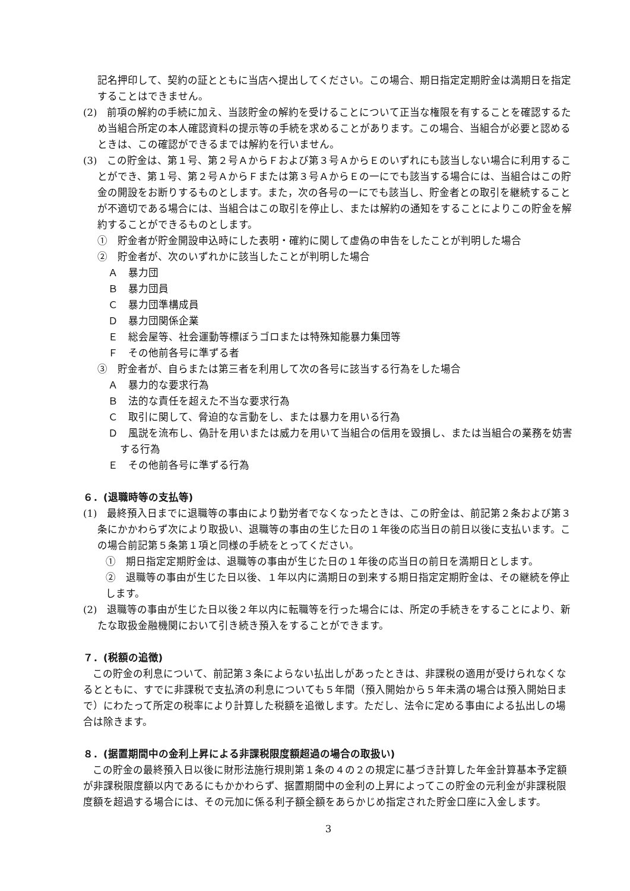記名押印して、契約の証とともに当店へ提出してください。この場合、期日指定定期貯金は満期日を指定することはできません。
(2)　前項の解約の手続に加え、当該貯金の解約を受けることについて正当な権限を有することを確認するため当組合所定の本人確認資料の提示等の手続を求めることがあります。この場合、当組合が必要と認めるときは、この確認ができるまでは解約を行いません。
(3)　この貯金は、第１号、第２号ＡからＦおよび第３号ＡからＥのいずれにも該当しない場合に利用することができ、第１号、第２号ＡからＦまたは第３号ＡからＥの一にでも該当する場合には、当組合はこの貯金の開設をお断りするものとします。また，次の各号の一にでも該当し、貯金者との取引を継続することが不適切である場合には、当組合はこの取引を停止し、または解約の通知をすることによりこの貯金を解約することができるものとします。
①　貯金者が貯金開設申込時にした表明・確約に関して虚偽の申告をしたことが判明した場合
②　貯金者が、次のいずれかに該当したことが判明した場合
Ａ　暴力団
Ｂ　暴力団員
Ｃ　暴力団準構成員
Ｄ　暴力団関係企業
Ｅ　総会屋等、社会運動等標ぼうゴロまたは特殊知能暴力集団等
Ｆ　その他前各号に準ずる者
③　貯金者が、自らまたは第三者を利用して次の各号に該当する行為をした場合
Ａ　暴力的な要求行為
Ｂ　法的な責任を超えた不当な要求行為
Ｃ　取引に関して、脅迫的な言動をし、または暴力を用いる行為
Ｄ　風説を流布し、偽計を用いまたは威力を用いて当組合の信用を毀損し、または当組合の業務を妨害する行為
Ｅ　その他前各号に準ずる行為
６．(退職時等の支払等)
(1)　最終預入日までに退職等の事由により勤労者でなくなったときは、この貯金は、前記第２条および第３条にかかわらず次により取扱い、退職等の事由の生じた日の１年後の応当日の前日以後に支払います。この場合前記第５条第１項と同様の手続をとってください。
①　期日指定定期貯金は、退職等の事由が生じた日の１年後の応当日の前日を満期日とします。
②　退職等の事由が生じた日以後、１年以内に満期日の到来する期日指定定期貯金は、その継続を停止します。
(2)　退職等の事由が生じた日以後２年以内に転職等を行った場合には、所定の手続きをすることにより、新たな取扱金融機関において引き続き預入をすることができます。
７．(税額の追徴)
この貯金の利息について、前記第３条によらない払出しがあったときは、非課税の適用が受けられなくなるとともに、すでに非課税で支払済の利息についても５年間（預入開始から５年未満の場合は預入開始日まで）にわたって所定の税率により計算した税額を追徴します。ただし、法令に定める事由による払出しの場合は除きます。
８．(据置期間中の金利上昇による非課税限度額超過の場合の取扱い)
この貯金の最終預入日以後に財形法施行規則第１条の４の２の規定に基づき計算した年金計算基本予定額が非課税限度額以内であるにもかかわらず、据置期間中の金利の上昇によってこの貯金の元利金が非課税限度額を超過する場合には、その元加に係る利子額全額をあらかじめ指定された貯金口座に入金します。
3